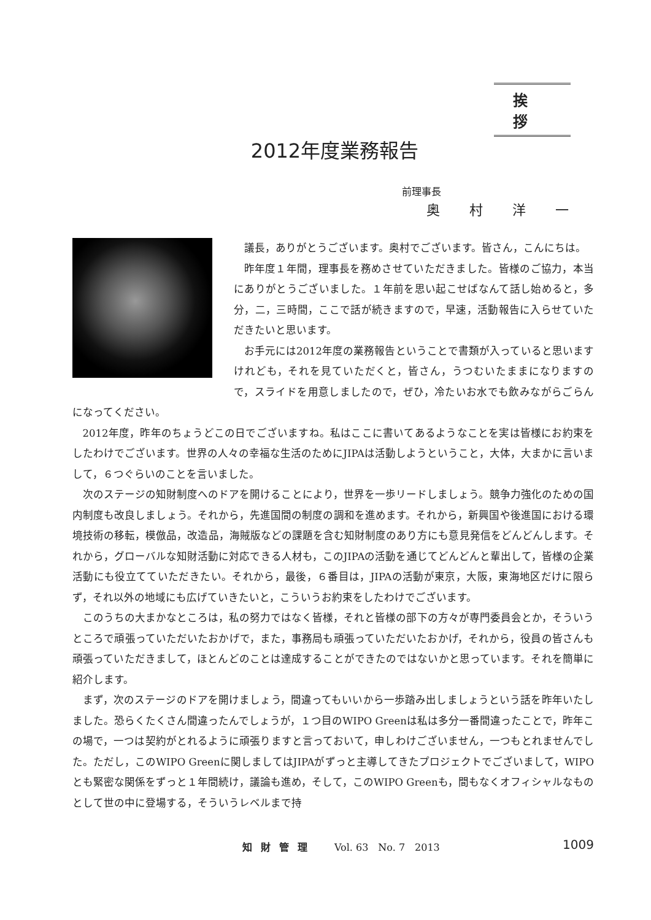挨拶
2012年度業務報告
前理事長
奥村洋一
議長，ありがとうございます。奥村でございます。皆さん，こんにちは。
昨年度１年間，理事長を務めさせていただきました。皆様のご協力，本当にありがとうございました。１年前を思い起こせばなんて話し始めると，多分，二，三時間，ここで話が続きますので，早速，活動報告に入らせていただきたいと思います。
お手元には2012年度の業務報告ということで書類が入っていると思いますけれども，それを見ていただくと，皆さん，うつむいたままになりますので，スライドを用意しましたので，ぜひ，冷たいお水でも飲みながらごらんになってください。
2012年度，昨年のちょうどこの日でございますね。私はここに書いてあるようなことを実は皆様にお約束をしたわけでございます。世界の人々の幸福な生活のためにJIPAは活動しようということ，大体，大まかに言いまして，６つぐらいのことを言いました。
次のステージの知財制度へのドアを開けることにより，世界を一歩リードしましょう。競争力強化のための国内制度も改良しましょう。それから，先進国間の制度の調和を進めます。それから，新興国や後進国における環境技術の移転，模倣品，改造品，海賊版などの課題を含む知財制度のあり方にも意見発信をどんどんします。それから，グローバルな知財活動に対応できる人材も，このJIPAの活動を通じてどんどんと輩出して，皆様の企業活動にも役立てていただきたい。それから，最後，６番目は，JIPAの活動が東京，大阪，東海地区だけに限らず，それ以外の地域にも広げていきたいと，こういうお約束をしたわけでございます。
このうちの大まかなところは，私の努力ではなく皆様，それと皆様の部下の方々が専門委員会とか，そういうところで頑張っていただいたおかげで，また，事務局も頑張っていただいたおかげ，それから，役員の皆さんも頑張っていただきまして，ほとんどのことは達成することができたのではないかと思っています。それを簡単に紹介します。
まず，次のステージのドアを開けましょう，間違ってもいいから一歩踏み出しましょうという話を昨年いたしました。恐らくたくさん間違ったんでしょうが，１つ目のWIPO Greenは私は多分一番間違ったことで，昨年この場で，一つは契約がとれるように頑張りますと言っておいて，申しわけございません，一つもとれませんでした。ただし，このWIPO Greenに関しましてはJIPAがずっと主導してきたプロジェクトでございまして，WIPOとも緊密な関係をずっと１年間続け，議論も進め，そして，このWIPO Greenも，間もなくオフィシャルなものとして世の中に登場する，そういうレベルまで持
知財管理 Vol. 63　No. 7　2013 1009